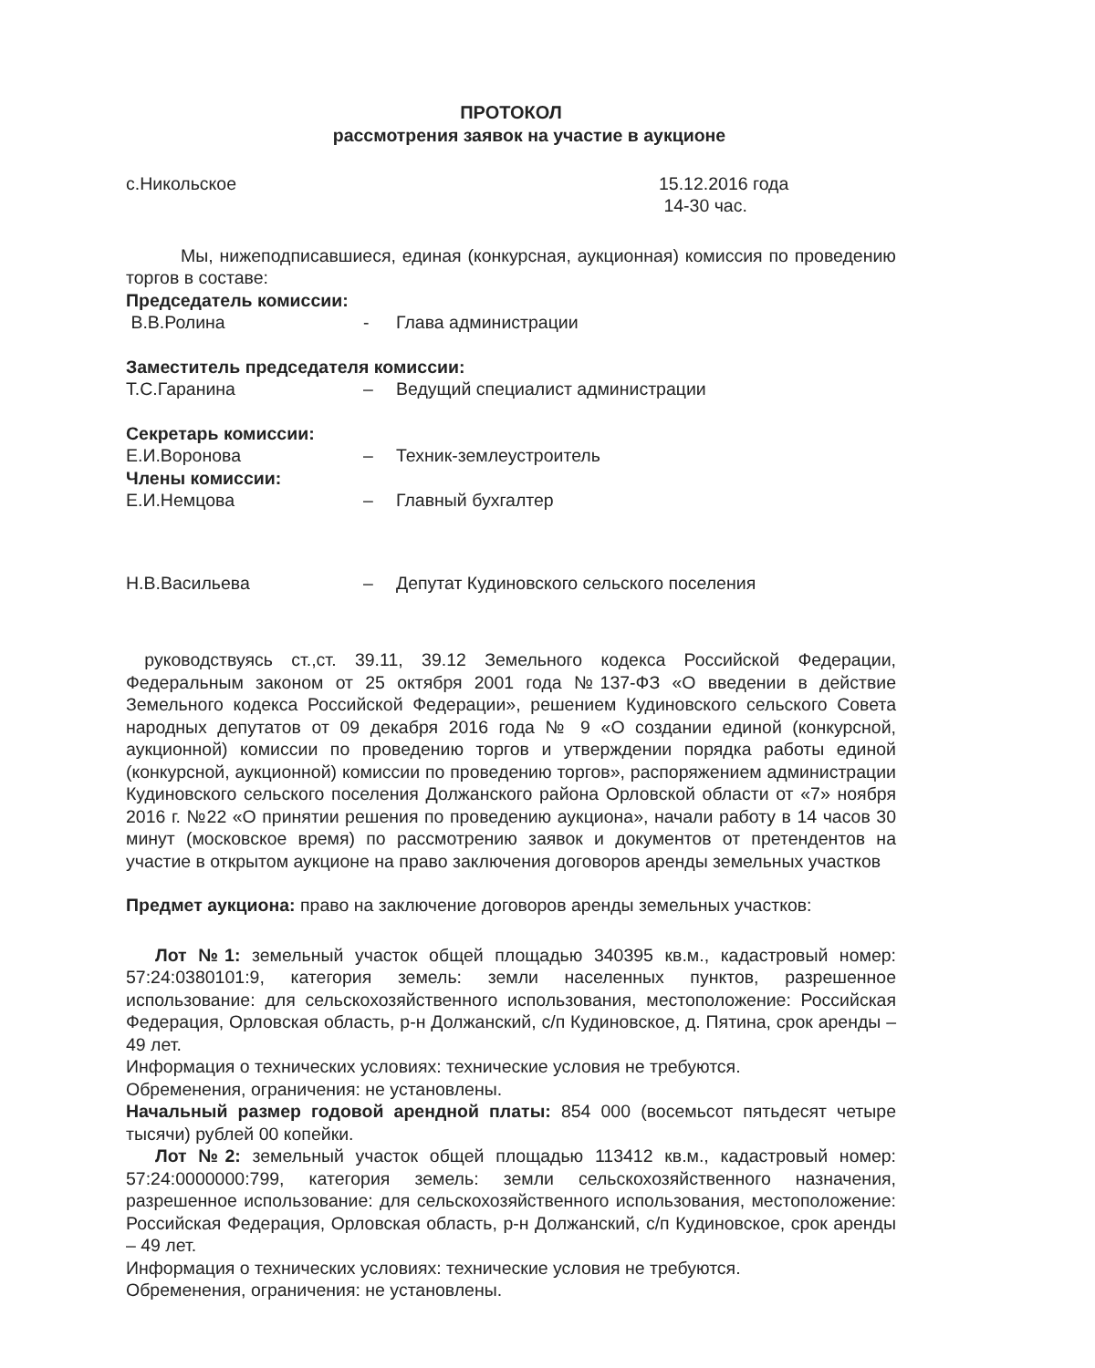ПРОТОКОЛ
рассмотрения заявок на участие в аукционе
с.Никольское 15.12.2016 года
14-30 час.
Мы, нижеподписавшиеся, единая (конкурсная, аукционная) комиссия по проведению торгов в составе:
Председатель комиссии:
В.В.Ролина - Глава администрации
Заместитель председателя комиссии:
Т.С.Гаранина – Ведущий специалист администрации
Секретарь комиссии:
Е.И.Воронова – Техник-землеустроитель
Члены комиссии:
Е.И.Немцова – Главный бухгалтер
Н.В.Васильева – Депутат Кудиновского сельского поселения
руководствуясь ст.,ст. 39.11, 39.12 Земельного кодекса Российской Федерации, Федеральным законом от 25 октября 2001 года №137-ФЗ «О введении в действие Земельного кодекса Российской Федерации», решением Кудиновского сельского Совета народных депутатов от 09 декабря 2016 года № 9 «О создании единой (конкурсной, аукционной) комиссии по проведению торгов и утверждении порядка работы единой (конкурсной, аукционной) комиссии по проведению торгов», распоряжением администрации Кудиновского сельского поселения Должанского района Орловской области от «7» ноября 2016 г. №22 «О принятии решения по проведению аукциона», начали работу в 14 часов 30 минут (московское время) по рассмотрению заявок и документов от претендентов на участие в открытом аукционе на право заключения договоров аренды земельных участков
Предмет аукциона: право на заключение договоров аренды земельных участков:
Лот №1: земельный участок общей площадью 340395 кв.м., кадастровый номер: 57:24:0380101:9, категория земель: земли населенных пунктов, разрешенное использование: для сельскохозяйственного использования, местоположение: Российская Федерация, Орловская область, р-н Должанский, с/п Кудиновское, д. Пятина, срок аренды – 49 лет.
Информация о технических условиях: технические условия не требуются.
Обременения, ограничения: не установлены.
Начальный размер годовой арендной платы: 854 000 (восемьсот пятьдесят четыре тысячи) рублей 00 копейки.
Лот №2: земельный участок общей площадью 113412 кв.м., кадастровый номер: 57:24:0000000:799, категория земель: земли сельскохозяйственного назначения, разрешенное использование: для сельскохозяйственного использования, местоположение: Российская Федерация, Орловская область, р-н Должанский, с/п Кудиновское, срок аренды – 49 лет.
Информация о технических условиях: технические условия не требуются.
Обременения, ограничения: не установлены.